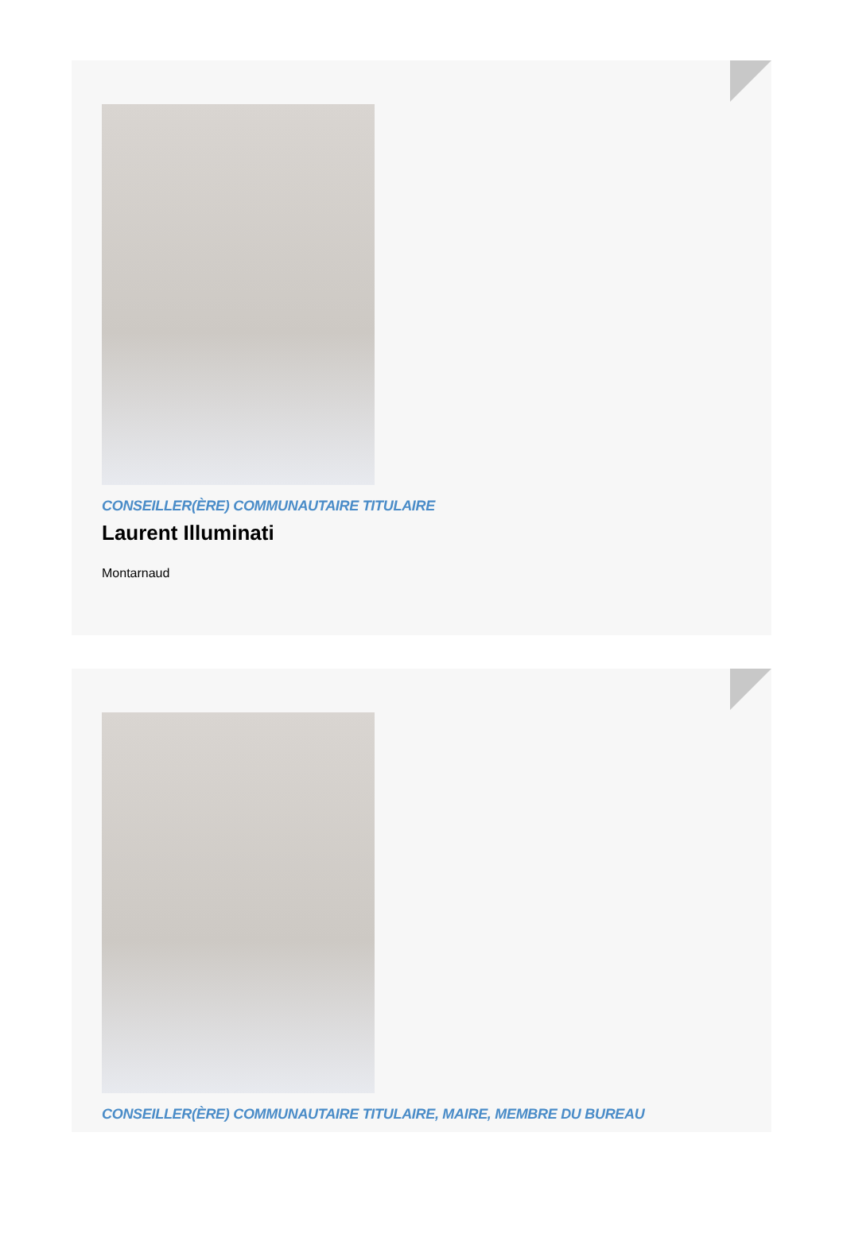CONSEILLER(ÈRE) COMMUNAUTAIRE TITULAIRE
Laurent Illuminati
Montarnaud
CONSEILLER(ÈRE) COMMUNAUTAIRE TITULAIRE, MAIRE, MEMBRE DU BUREAU